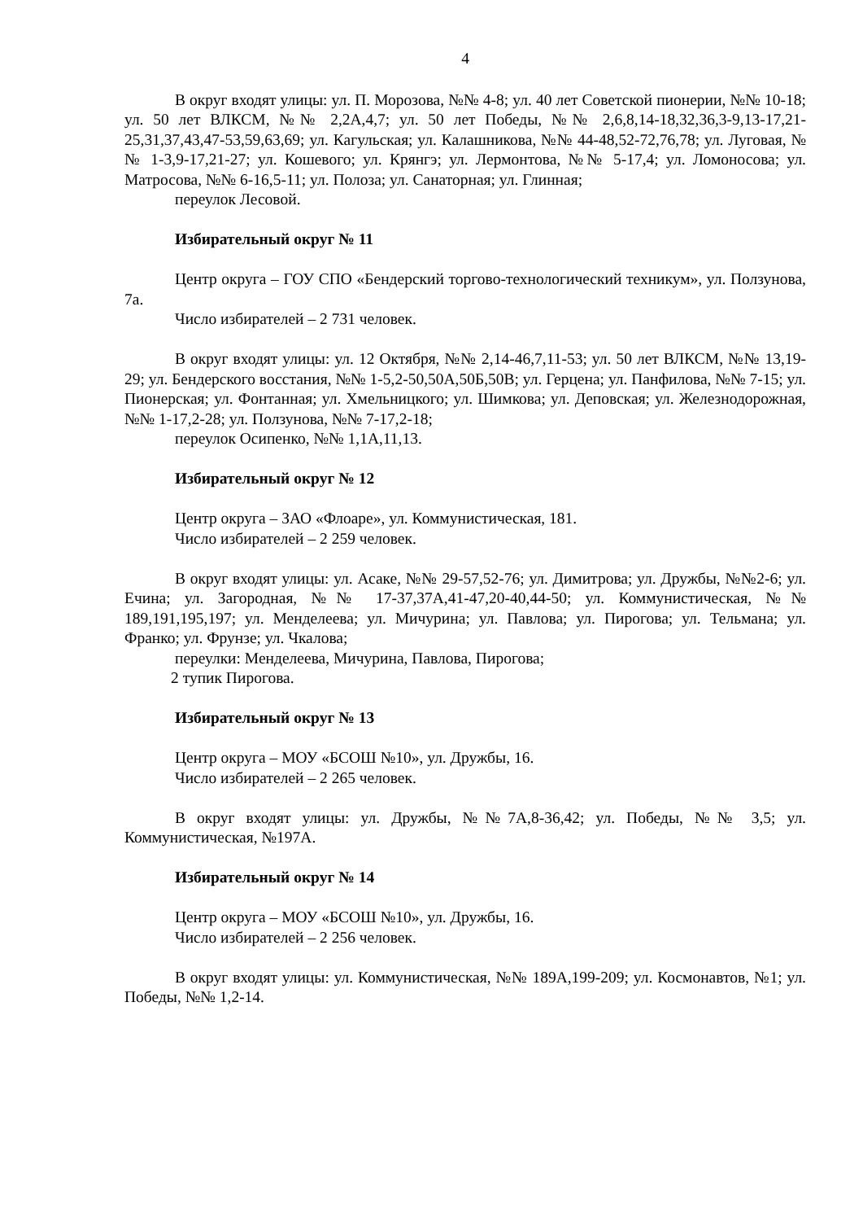4
В округ входят улицы: ул. П. Морозова, №№ 4-8; ул. 40 лет Советской пионерии, №№ 10-18; ул. 50 лет ВЛКСМ, №№ 2,2А,4,7; ул. 50 лет Победы, №№ 2,6,8,14-18,32,36,3-9,13-17,21-25,31,37,43,47-53,59,63,69; ул. Кагульская; ул. Калашникова, №№ 44-48,52-72,76,78; ул. Луговая, №№ 1-3,9-17,21-27; ул. Кошевого; ул. Крянгэ; ул. Лермонтова, №№ 5-17,4; ул. Ломоносова; ул. Матросова, №№ 6-16,5-11; ул. Полоза; ул. Санаторная; ул. Глинная;
переулок Лесовой.
Избирательный округ № 11
Центр округа – ГОУ СПО «Бендерский торгово-технологический техникум», ул. Ползунова, 7а.
Число избирателей – 2 731 человек.
В округ входят улицы: ул. 12 Октября, №№ 2,14-46,7,11-53; ул. 50 лет ВЛКСМ, №№ 13,19-29; ул. Бендерского восстания, №№ 1-5,2-50,50А,50Б,50В; ул. Герцена; ул. Панфилова, №№ 7-15; ул. Пионерская; ул. Фонтанная; ул. Хмельницкого; ул. Шимкова; ул. Деповская; ул. Железнодорожная, №№ 1-17,2-28; ул. Ползунова, №№ 7-17,2-18;
переулок Осипенко, №№ 1,1А,11,13.
Избирательный округ № 12
Центр округа – ЗАО «Флоаре», ул. Коммунистическая, 181.
Число избирателей – 2 259 человек.
В округ входят улицы: ул. Асаке, №№ 29-57,52-76; ул. Димитрова; ул. Дружбы, №№2-6; ул. Ечина; ул. Загородная, №№ 17-37,37А,41-47,20-40,44-50; ул. Коммунистическая, №№ 189,191,195,197; ул. Менделеева; ул. Мичурина; ул. Павлова; ул. Пирогова; ул. Тельмана; ул. Франко; ул. Фрунзе; ул. Чкалова;
переулки: Менделеева, Мичурина, Павлова, Пирогова;
2 тупик Пирогова.
Избирательный округ № 13
Центр округа – МОУ «БСОШ №10», ул. Дружбы, 16.
Число избирателей – 2 265 человек.
В округ входят улицы: ул. Дружбы, №№7А,8-36,42; ул. Победы, №№ 3,5; ул. Коммунистическая, №197А.
Избирательный округ № 14
Центр округа – МОУ «БСОШ №10», ул. Дружбы, 16.
Число избирателей – 2 256 человек.
В округ входят улицы: ул. Коммунистическая, №№ 189А,199-209; ул. Космонавтов, №1; ул. Победы, №№ 1,2-14.